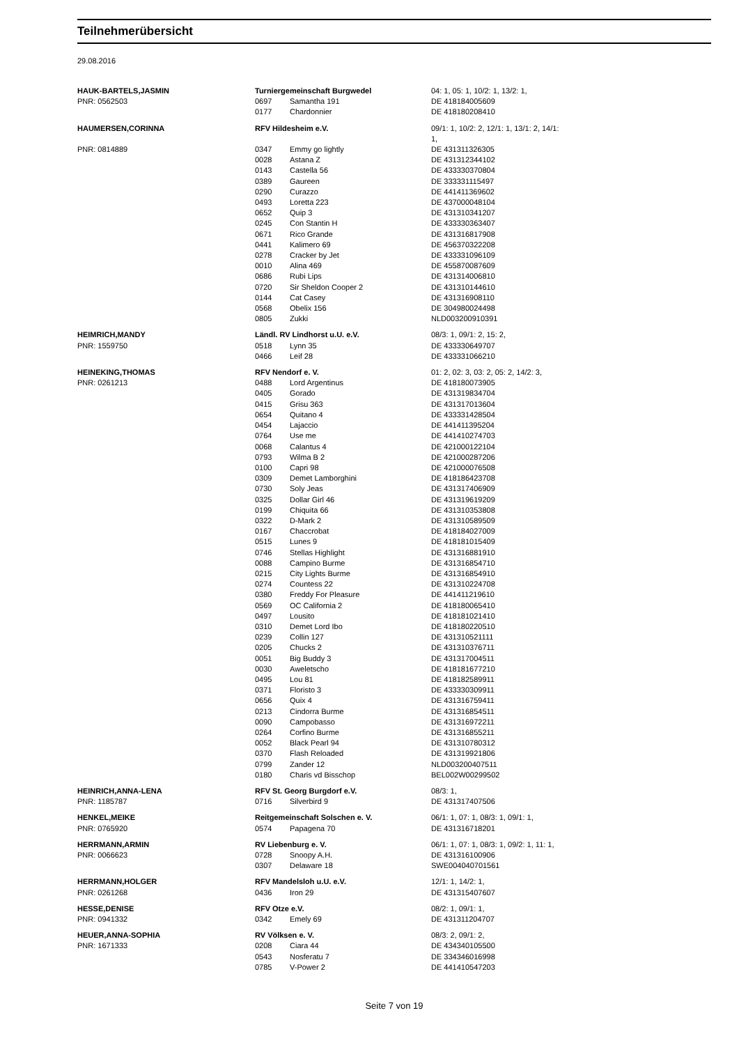Teilnehmerübersicht
29.08.2016
| HAUK-BARTELS,JASMIN | Turniergemeinschaft Burgwedel | | 04: 1, 05: 1, 10/2: 1, 13/2: 1, |
| PNR: 0562503 | 0697 | Samantha 191 | DE 418184005609 |
| | 0177 | Chardonnier | DE 418180208410 |
| HAUMERSEN,CORINNA | RFV Hildesheim e.V. | | 09/1: 1, 10/2: 2, 12/1: 1, 13/1: 2, 14/1: 1, |
| PNR: 0814889 | 0347 | Emmy go lightly | DE 431311326305 |
| | 0028 | Astana Z | DE 431312344102 |
| | 0143 | Castella 56 | DE 433330370804 |
| | 0389 | Gaureen | DE 333331115497 |
| | 0290 | Curazzo | DE 441411369602 |
| | 0493 | Loretta 223 | DE 437000048104 |
| | 0652 | Quip 3 | DE 431310341207 |
| | 0245 | Con Stantin H | DE 433330363407 |
| | 0671 | Rico Grande | DE 431316817908 |
| | 0441 | Kalimero 69 | DE 456370322208 |
| | 0278 | Cracker by Jet | DE 433331096109 |
| | 0010 | Alina 469 | DE 455870087609 |
| | 0686 | Rubi Lips | DE 431314006810 |
| | 0720 | Sir Sheldon Cooper 2 | DE 431310144610 |
| | 0144 | Cat Casey | DE 431316908110 |
| | 0568 | Obelix 156 | DE 304980024498 |
| | 0805 | Zukki | NLD003200910391 |
| HEIMRICH,MANDY | Ländl. RV Lindhorst u.U. e.V. | | 08/3: 1, 09/1: 2, 15: 2, |
| PNR: 1559750 | 0518 | Lynn 35 | DE 433330649707 |
| | 0466 | Leif 28 | DE 433331066210 |
| HEINEKING,THOMAS | RFV Nendorf e. V. | | 01: 2, 02: 3, 03: 2, 05: 2, 14/2: 3, |
| PNR: 0261213 | 0488 | Lord Argentinus | DE 418180073905 |
| | 0405 | Gorado | DE 431319834704 |
| | 0415 | Grisu 363 | DE 431317013604 |
| | 0654 | Quitano 4 | DE 433331428504 |
| | 0454 | Lajaccio | DE 441411395204 |
| | 0764 | Use me | DE 441410274703 |
| | 0068 | Calantus 4 | DE 421000122104 |
| | 0793 | Wilma B 2 | DE 421000287206 |
| | 0100 | Capri 98 | DE 421000076508 |
| | 0309 | Demet Lamborghini | DE 418186423708 |
| | 0730 | Soly Jeas | DE 431317406909 |
| | 0325 | Dollar Girl 46 | DE 431319619209 |
| | 0199 | Chiquita 66 | DE 431310353808 |
| | 0322 | D-Mark 2 | DE 431310589509 |
| | 0167 | Chaccrobat | DE 418184027009 |
| | 0515 | Lunes 9 | DE 418181015409 |
| | 0746 | Stellas Highlight | DE 431316881910 |
| | 0088 | Campino Burme | DE 431316854710 |
| | 0215 | City Lights Burme | DE 431316854910 |
| | 0274 | Countess 22 | DE 431310224708 |
| | 0380 | Freddy For Pleasure | DE 441411219610 |
| | 0569 | OC California 2 | DE 418180065410 |
| | 0497 | Lousito | DE 418181021410 |
| | 0310 | Demet Lord Ibo | DE 418180220510 |
| | 0239 | Collin 127 | DE 431310521111 |
| | 0205 | Chucks 2 | DE 431310376711 |
| | 0051 | Big Buddy 3 | DE 431317004511 |
| | 0030 | Aweletscho | DE 418181677210 |
| | 0495 | Lou 81 | DE 418182589911 |
| | 0371 | Floristo 3 | DE 433330309911 |
| | 0656 | Quix 4 | DE 431316759411 |
| | 0213 | Cindorra Burme | DE 431316854511 |
| | 0090 | Campobasso | DE 431316972211 |
| | 0264 | Corfino Burme | DE 431316855211 |
| | 0052 | Black Pearl 94 | DE 431310780312 |
| | 0370 | Flash Reloaded | DE 431319921806 |
| | 0799 | Zander 12 | NLD003200407511 |
| | 0180 | Charis vd Bisschop | BEL002W00299502 |
| HEINRICH,ANNA-LENA | RFV St. Georg Burgdorf e.V. | | 08/3: 1, |
| PNR: 1185787 | 0716 | Silverbird 9 | DE 431317407506 |
| HENKEL,MEIKE | Reitgemeinschaft Solschen e. V. | | 06/1: 1, 07: 1, 08/3: 1, 09/1: 1, |
| PNR: 0765920 | 0574 | Papagena 70 | DE 431316718201 |
| HERRMANN,ARMIN | RV Liebenburg e. V. | | 06/1: 1, 07: 1, 08/3: 1, 09/2: 1, 11: 1, |
| PNR: 0066623 | 0728 | Snoopy A.H. | DE 431316100906 |
| | 0307 | Delaware 18 | SWE004040701561 |
| HERRMANN,HOLGER | RFV Mandelsloh u.U. e.V. | | 12/1: 1, 14/2: 1, |
| PNR: 0261268 | 0436 | Iron 29 | DE 431315407607 |
| HESSE,DENISE | RFV Otze e.V. | | 08/2: 1, 09/1: 1, |
| PNR: 0941332 | 0342 | Emely 69 | DE 431311204707 |
| HEUER,ANNA-SOPHIA | RV Völksen e. V. | | 08/3: 2, 09/1: 2, |
| PNR: 1671333 | 0208 | Ciara 44 | DE 434340105500 |
| | 0543 | Nosferatu 7 | DE 334346016998 |
| | 0785 | V-Power 2 | DE 441410547203 |
Seite 7 von 19